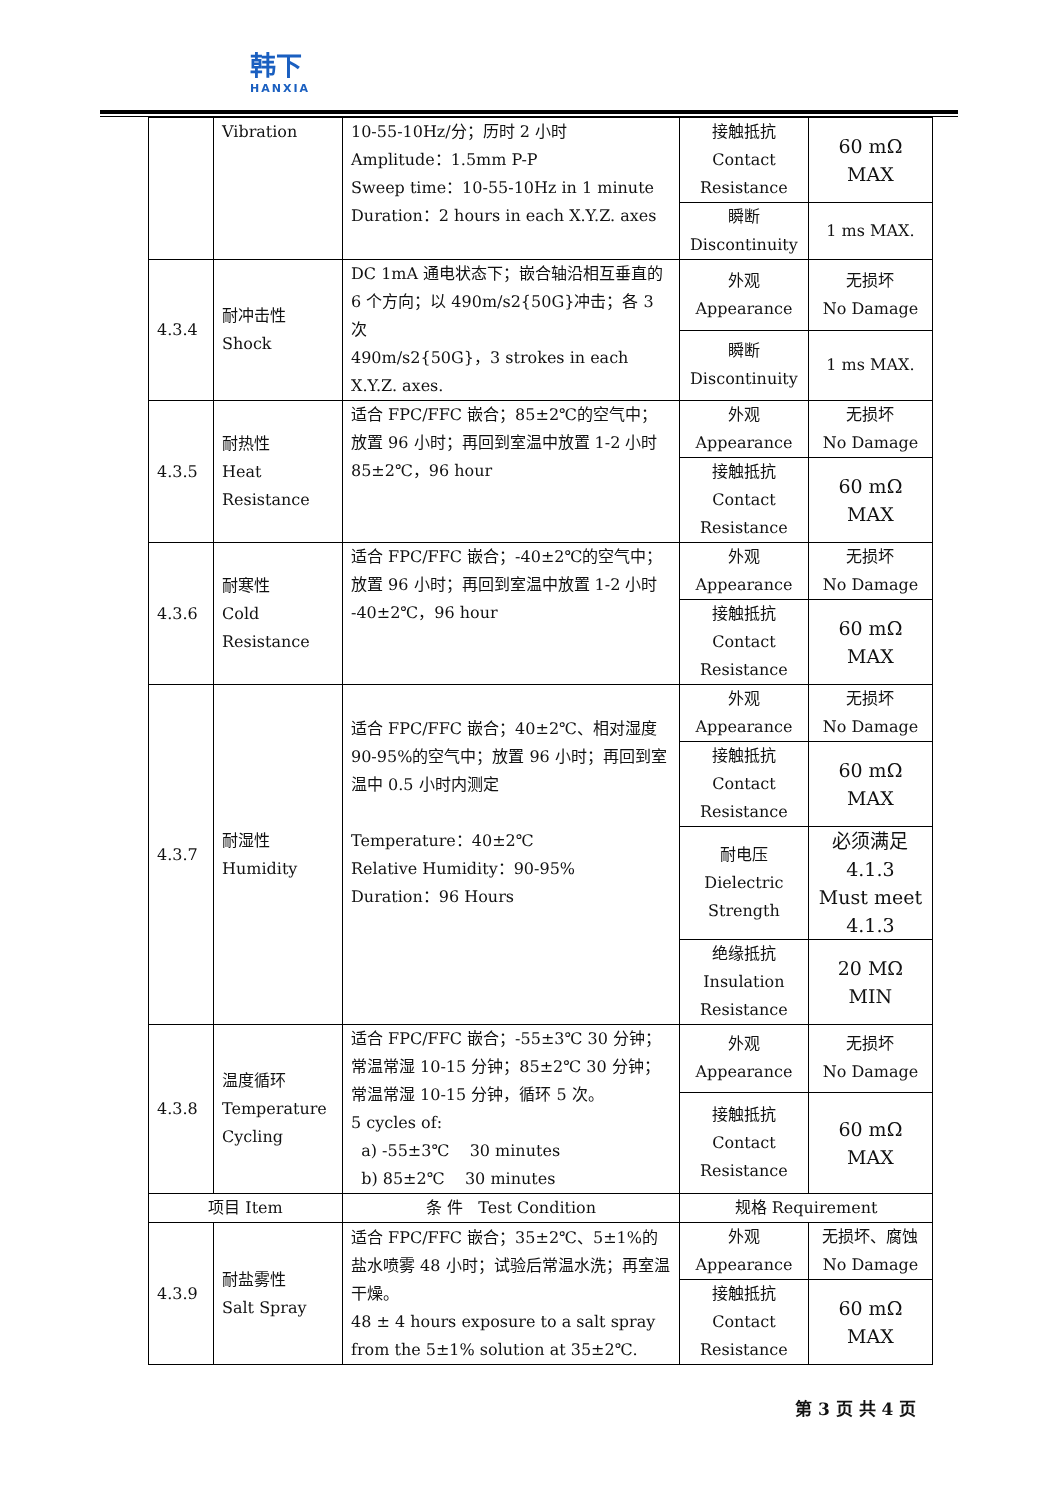韩下
HANXIA
| | Vibration | 10-55-10Hz/分；历时 2 小时 Amplitude：1.5mm P-P Sweep time：10-55-10Hz in 1 minute Duration：2 hours in each X.Y.Z. axes | 接触抵抗 Contact Resistance | 60 mΩ MAX |
| | | | 瞬断 Discontinuity | 1 ms MAX. |
| 4.3.4 | 耐冲击性 Shock | DC 1mA 通电状态下；嵌合轴沿相互垂直的 6 个方向；以 490m/s2{50G}冲击；各 3 次 490m/s2{50G}，3 strokes in each X.Y.Z. axes. | 外观 Appearance | 无损坏 No Damage |
| | | | 瞬断 Discontinuity | 1 ms MAX. |
| 4.3.5 | 耐热性 Heat Resistance | 适合 FPC/FFC 嵌合；85±2℃的空气中；放置 96 小时；再回到室温中放置 1-2 小时 85±2℃，96 hour | 外观 Appearance | 无损坏 No Damage |
| | | | 接触抵抗 Contact Resistance | 60 mΩ MAX |
| 4.3.6 | 耐寒性 Cold Resistance | 适合 FPC/FFC 嵌合；-40±2℃的空气中；放置 96 小时；再回到室温中放置 1-2 小时 -40±2℃，96 hour | 外观 Appearance | 无损坏 No Damage |
| | | | 接触抵抗 Contact Resistance | 60 mΩ MAX |
| 4.3.7 | 耐湿性 Humidity | 适合 FPC/FFC 嵌合；40±2℃、相对湿度 90-95%的空气中；放置 96 小时；再回到室温中 0.5 小时内测定 Temperature：40±2℃ Relative Humidity：90-95% Duration：96 Hours | 外观 Appearance | 无损坏 No Damage |
| | | | 接触抵抗 Contact Resistance | 60 mΩ MAX |
| | | | 耐电压 Dielectric Strength | 必须满足 4.1.3 Must meet 4.1.3 |
| | | | 绝缘抵抗 Insulation Resistance | 20 MΩ MIN |
| 4.3.8 | 温度循环 Temperature Cycling | 适合 FPC/FFC 嵌合；-55±3℃ 30 分钟；常温常湿 10-15 分钟；85±2℃ 30 分钟；常温常湿 10-15 分钟，循环 5 次。 5 cycles of: a) -55±3℃ 30 minutes b) 85±2℃ 30 minutes | 外观 Appearance | 无损坏 No Damage |
| | | | 接触抵抗 Contact Resistance | 60 mΩ MAX |
| 项目 Item | | 条 件 Test Condition | 规格 Requirement | |
| 4.3.9 | 耐盐雾性 Salt Spray | 适合 FPC/FFC 嵌合；35±2℃、5±1%的盐水喷雾 48 小时；试验后常温水洗；再室温干燥。 48 ± 4 hours exposure to a salt spray from the 5±1% solution at 35±2℃. | 外观 Appearance | 无损坏、腐蚀 No Damage |
| | | | 接触抵抗 Contact Resistance | 60 mΩ MAX |
第 3 页 共 4 页